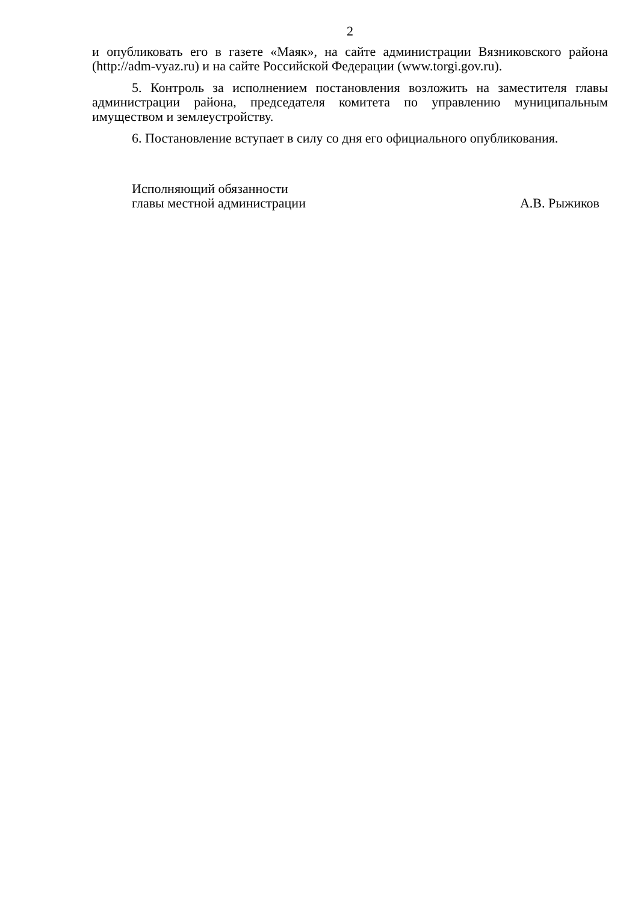2
и опубликовать его в газете «Маяк», на сайте администрации Вязниковского района (http://adm-vyaz.ru) и на сайте Российской Федерации (www.torgi.gov.ru).
5. Контроль за исполнением постановления возложить на заместителя главы администрации района, председателя комитета по управлению муниципальным имуществом и землеустройству.
6. Постановление вступает в силу со дня его официального опубликования.
Исполняющий обязанности
главы местной администрации
А.В. Рыжиков